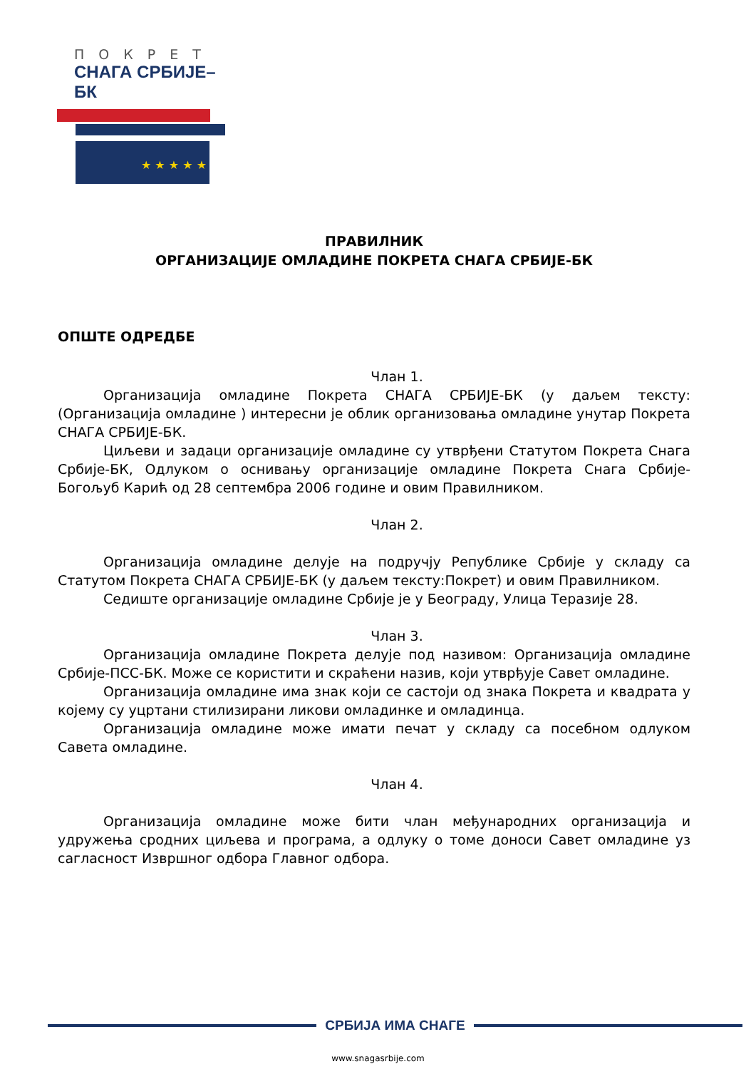ПОКРЕТ
СНАГА СРБИЈЕ–БК
★ ★ ★ ★ ★
ПРАВИЛНИК
ОРГАНИЗАЦИЈЕ ОМЛАДИНЕ ПОКРЕТА СНАГА СРБИЈЕ-БК
ОПШТЕ ОДРЕДБЕ
Члан 1.
Организација омладине Покрета СНАГА СРБИЈЕ-БК (у даљем тексту: (Организација омладине ) интересни је облик организовања омладине унутар Покрета СНАГА СРБИЈЕ-БК.
Циљеви и задаци организације омладине су утврђени Статутом Покрета Снага Србије-БК, Одлуком о оснивању организације омладине Покрета Снага Србије-Богољуб Карић од 28 септембра 2006 године и овим Правилником.
Члан 2.
Организација омладине делује на подручју Републике Србије у складу са Статутом Покрета СНАГА СРБИЈЕ-БК (у даљем тексту:Покрет) и овим Правилником.
Седиште организације омладине Србије је у Београду, Улица Теразије 28.
Члан 3.
Организација омладине Покрета делује под називом: Организација омладине Србије-ПСС-БК. Може се користити и скраћени назив, који утврђује Савет омладине.
Организација омладине има знак који се састоји од знака Покрета и квадрата у којему су уцртани стилизирани ликови омладинке и омладинца.
Организација омладине може имати печат у складу са посебном одлуком Савета омладине.
Члан 4.
Организација омладине може бити члан међународних организација и удружења сродних циљева и програма, а одлуку о томе доноси Савет омладине уз сагласност Извршног одбора Главног одбора.
СРБИЈА ИМА СНАГЕ
www.snagasrbije.com